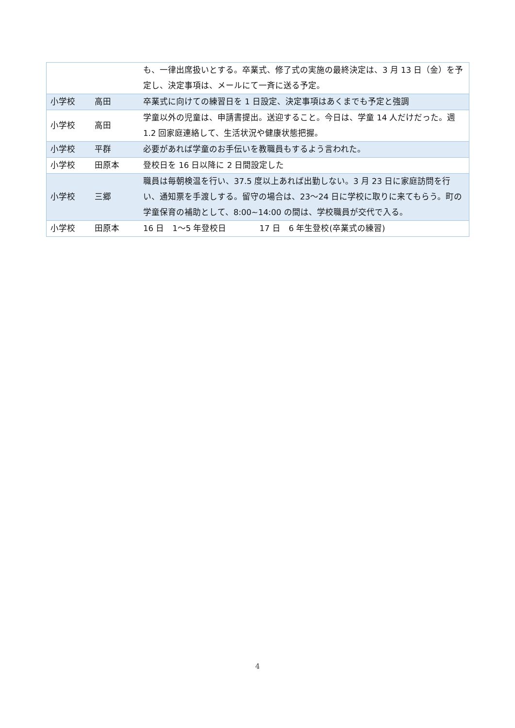| | | も、一律出席扱いとする。卒業式、修了式の実施の最終決定は、3 月 13 日（金）を予定し、決定事項は、メールにて一斉に送る予定。 |
| 小学校 | 高田 | 卒業式に向けての練習日を 1 日設定、決定事項はあくまでも予定と強調 |
| 小学校 | 高田 | 学童以外の児童は、申請書提出。送迎すること。今日は、学童 14 人だけだった。週 1.2 回家庭連絡して、生活状況や健康状態把握。 |
| 小学校 | 平群 | 必要があれば学童のお手伝いを教職員もするよう言われた。 |
| 小学校 | 田原本 | 登校日を 16 日以降に 2 日間設定した |
| 小学校 | 三郷 | 職員は毎朝検温を行い、37.5 度以上あれば出勤しない。3 月 23 日に家庭訪問を行い、通知票を手渡しする。留守の場合は、23～24 日に学校に取りに来てもらう。町の学童保育の補助として、8:00~14:00 の間は、学校職員が交代で入る。 |
| 小学校 | 田原本 | 16 日 1～5 年登校日 17 日 6 年生登校(卒業式の練習) |
4